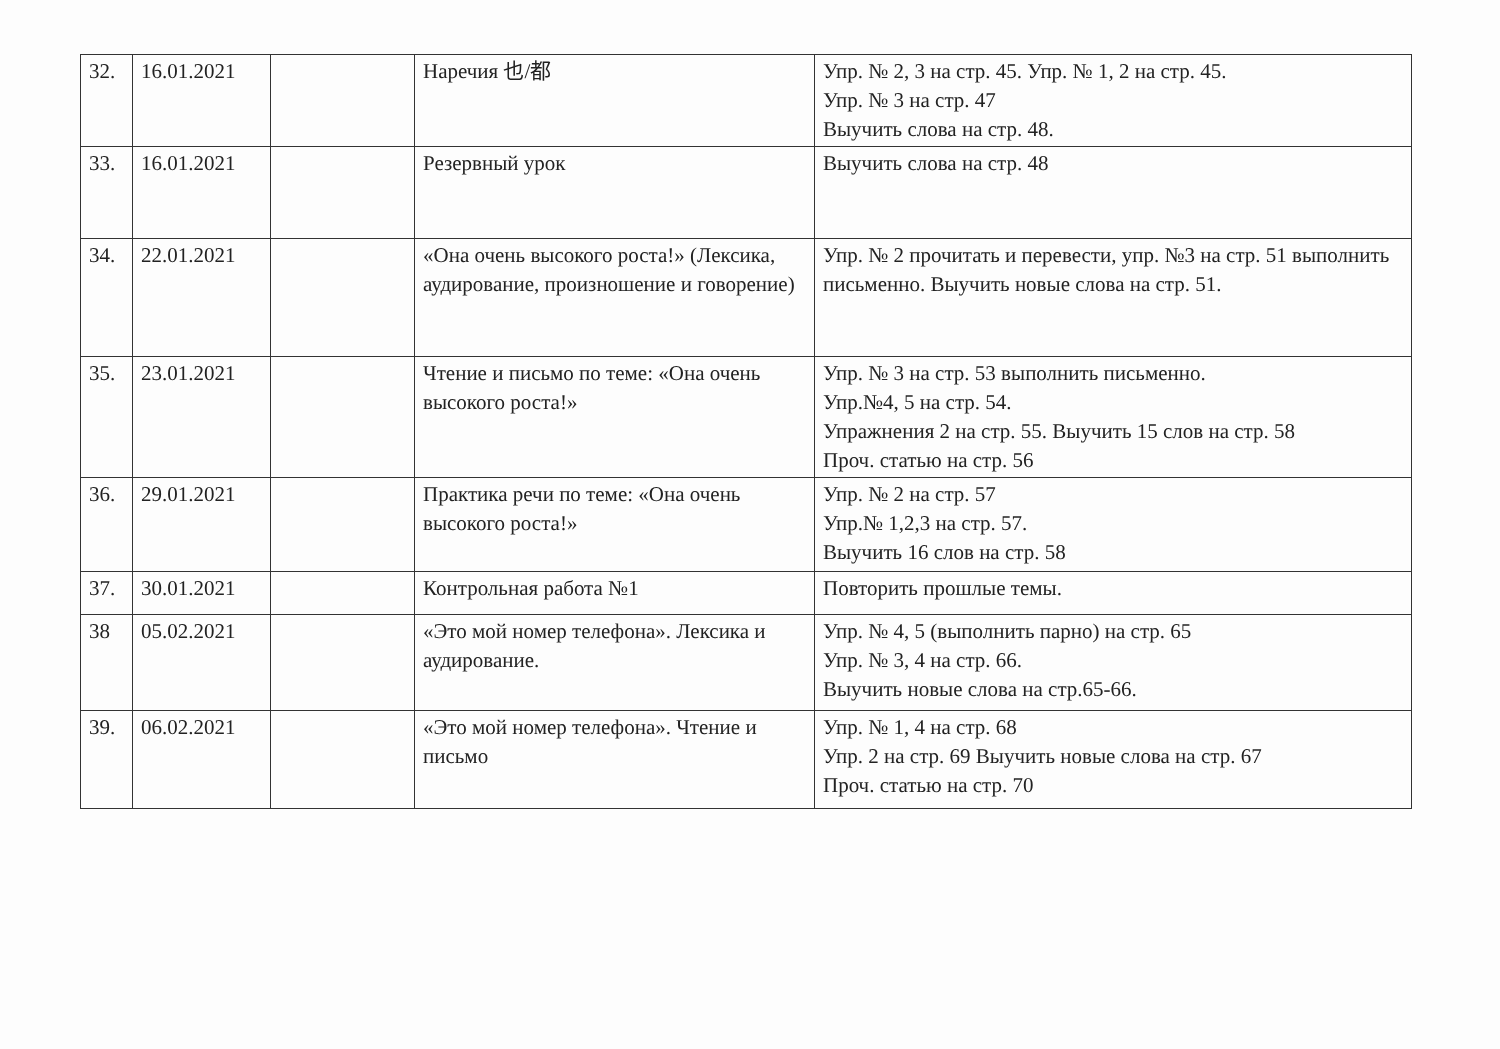| 32. | 16.01.2021 | | Наречия 也/都 | Упр. № 2, 3 на стр. 45. Упр. № 1, 2 на стр. 45. Упр. № 3 на стр. 47 Выучить слова на стр. 48. |
| 33. | 16.01.2021 | | Резервный урок | Выучить слова на стр. 48 |
| 34. | 22.01.2021 | | «Она очень высокого роста!» (Лексика, аудирование, произношение и говорение) | Упр. № 2 прочитать и перевести, упр. №3 на стр. 51 выполнить письменно. Выучить новые слова на стр. 51. |
| 35. | 23.01.2021 | | Чтение и письмо по теме: «Она очень высокого роста!» | Упр. № 3 на стр. 53 выполнить письменно. Упр.№4, 5 на стр. 54. Упражнения 2 на стр. 55. Выучить 15 слов на стр. 58 Проч. статью на стр. 56 |
| 36. | 29.01.2021 | | Практика речи по теме: «Она очень высокого роста!» | Упр. № 2 на стр. 57 Упр.№ 1,2,3 на стр. 57. Выучить 16 слов на стр. 58 |
| 37. | 30.01.2021 | | Контрольная работа №1 | Повторить прошлые темы. |
| 38 | 05.02.2021 | | «Это мой номер телефона». Лексика и аудирование. | Упр. № 4, 5 (выполнить парно) на стр. 65 Упр. № 3, 4 на стр. 66. Выучить новые слова на стр.65-66. |
| 39. | 06.02.2021 | | «Это мой номер телефона». Чтение и письмо | Упр. № 1, 4 на стр. 68 Упр. 2 на стр. 69 Выучить новые слова на стр. 67 Проч. статью на стр. 70 |